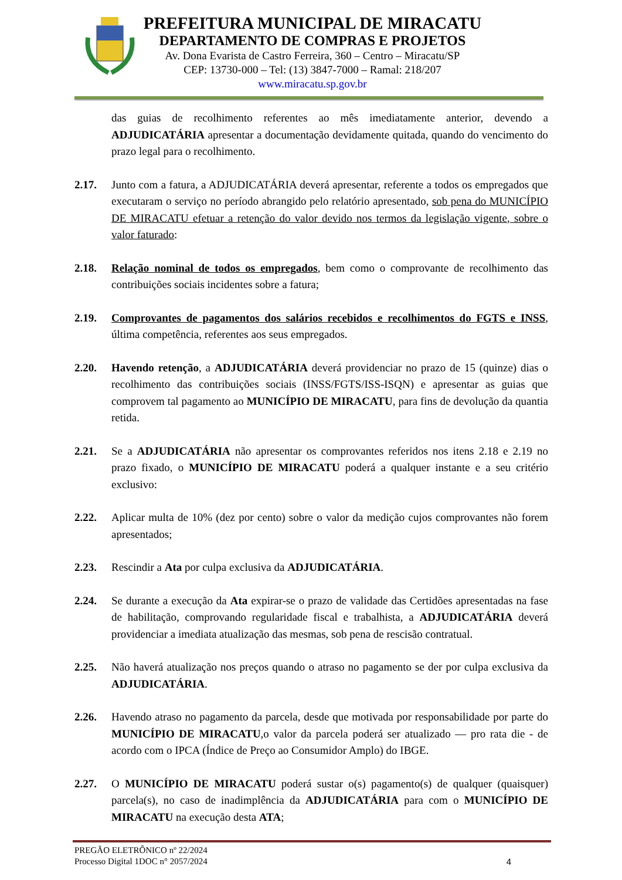PREFEITURA MUNICIPAL DE MIRACATU
DEPARTAMENTO DE COMPRAS E PROJETOS
Av. Dona Evarista de Castro Ferreira, 360 – Centro – Miracatu/SP
CEP: 13730-000 – Tel: (13) 3847-7000 – Ramal: 218/207
www.miracatu.sp.gov.br
das guias de recolhimento referentes ao mês imediatamente anterior, devendo a ADJUDICATÁRIA apresentar a documentação devidamente quitada, quando do vencimento do prazo legal para o recolhimento.
2.17. Junto com a fatura, a ADJUDICATÁRIA deverá apresentar, referente a todos os empregados que executaram o serviço no período abrangido pelo relatório apresentado, sob pena do MUNICÍPIO DE MIRACATU efetuar a retenção do valor devido nos termos da legislação vigente, sobre o valor faturado:
2.18. Relação nominal de todos os empregados, bem como o comprovante de recolhimento das contribuições sociais incidentes sobre a fatura;
2.19. Comprovantes de pagamentos dos salários recebidos e recolhimentos do FGTS e INSS, última competência, referentes aos seus empregados.
2.20. Havendo retenção, a ADJUDICATÁRIA deverá providenciar no prazo de 15 (quinze) dias o recolhimento das contribuições sociais (INSS/FGTS/ISS-ISQN) e apresentar as guias que comprovem tal pagamento ao MUNICÍPIO DE MIRACATU, para fins de devolução da quantia retida.
2.21. Se a ADJUDICATÁRIA não apresentar os comprovantes referidos nos itens 2.18 e 2.19 no prazo fixado, o MUNICÍPIO DE MIRACATU poderá a qualquer instante e a seu critério exclusivo:
2.22. Aplicar multa de 10% (dez por cento) sobre o valor da medição cujos comprovantes não forem apresentados;
2.23. Rescindir a Ata por culpa exclusiva da ADJUDICATÁRIA.
2.24. Se durante a execução da Ata expirar-se o prazo de validade das Certidões apresentadas na fase de habilitação, comprovando regularidade fiscal e trabalhista, a ADJUDICATÁRIA deverá providenciar a imediata atualização das mesmas, sob pena de rescisão contratual.
2.25. Não haverá atualização nos preços quando o atraso no pagamento se der por culpa exclusiva da ADJUDICATÁRIA.
2.26. Havendo atraso no pagamento da parcela, desde que motivada por responsabilidade por parte do MUNICÍPIO DE MIRACATU,o valor da parcela poderá ser atualizado — pro rata die - de acordo com o IPCA (Índice de Preço ao Consumidor Amplo) do IBGE.
2.27. O MUNICÍPIO DE MIRACATU poderá sustar o(s) pagamento(s) de qualquer (quaisquer) parcela(s), no caso de inadimplência da ADJUDICATÁRIA para com o MUNICÍPIO DE MIRACATU na execução desta ATA;
PREGÃO ELETRÔNICO nº 22/2024
Processo Digital 1DOC n° 2057/2024 4